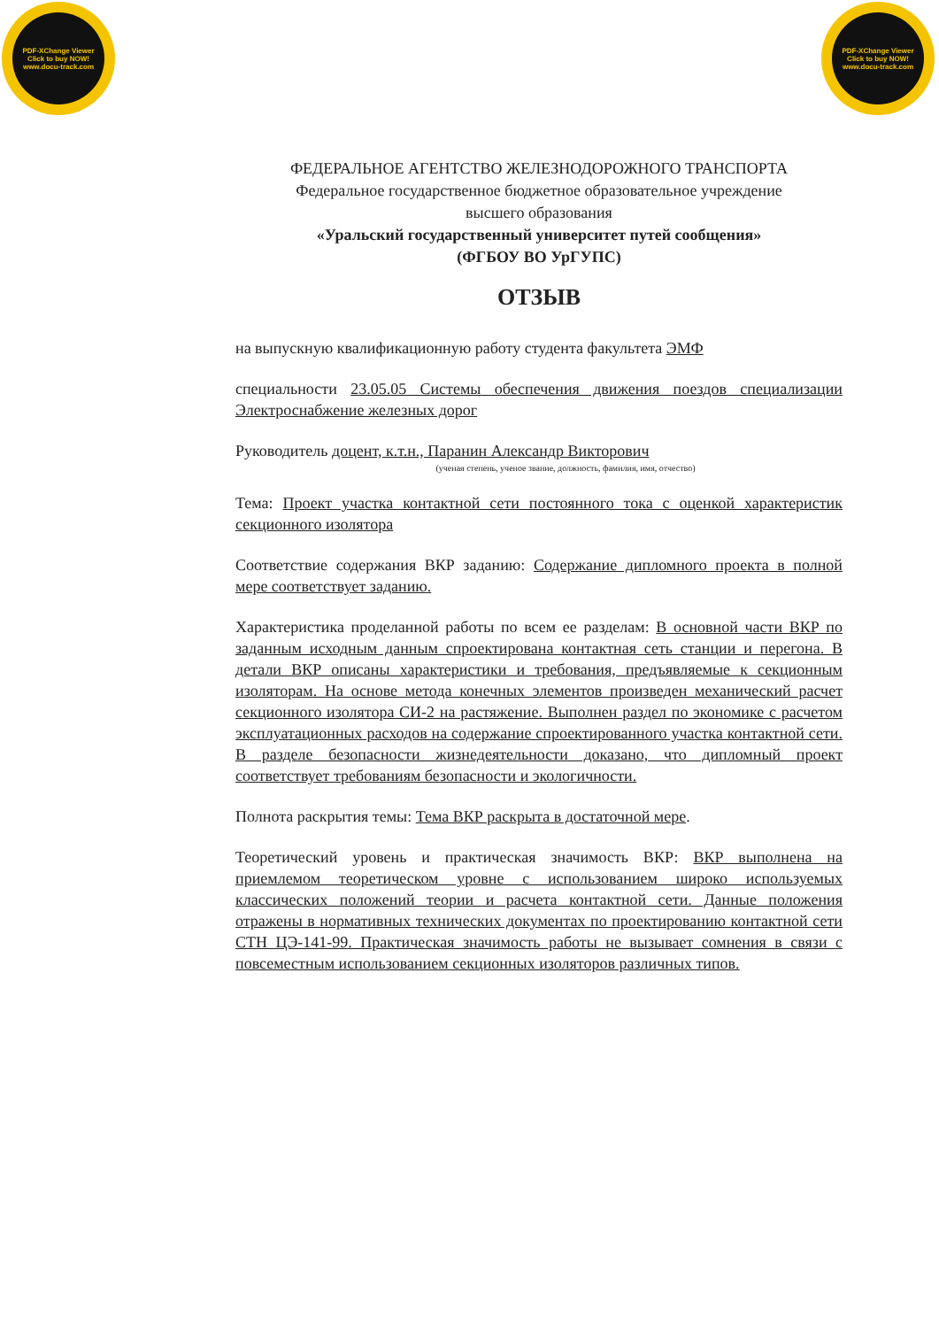PDF-XChange Viewer
Click to buy NOW!
www.docu-track.com
PDF-XChange Viewer
Click to buy NOW!
www.docu-track.com
ФЕДЕРАЛЬНОЕ АГЕНТСТВО ЖЕЛЕЗНОДОРОЖНОГО ТРАНСПОРТА
Федеральное государственное бюджетное образовательное учреждение
высшего образования
«Уральский государственный университет путей сообщения»
(ФГБОУ ВО УрГУПС)
ОТЗЫВ
на выпускную квалификационную работу студента факультета ЭМФ
специальности 23.05.05 Системы обеспечения движения поездов специализации Электроснабжение железных дорог
Руководитель доцент, к.т.н., Паранин Александр Викторович
(ученая степень, ученое звание, должность, фамилия, имя, отчество)
Тема: Проект участка контактной сети постоянного тока с оценкой характеристик секционного изолятора
Соответствие содержания ВКР заданию: Содержание дипломного проекта в полной мере соответствует заданию.
Характеристика проделанной работы по всем ее разделам: В основной части ВКР по заданным исходным данным спроектирована контактная сеть станции и перегона. В детали ВКР описаны характеристики и требования, предъявляемые к секционным изоляторам. На основе метода конечных элементов произведен механический расчет секционного изолятора СИ-2 на растяжение. Выполнен раздел по экономике с расчетом эксплуатационных расходов на содержание спроектированного участка контактной сети. В разделе безопасности жизнедеятельности доказано, что дипломный проект соответствует требованиям безопасности и экологичности.
Полнота раскрытия темы: Тема ВКР раскрыта в достаточной мере.
Теоретический уровень и практическая значимость ВКР: ВКР выполнена на приемлемом теоретическом уровне с использованием широко используемых классических положений теории и расчета контактной сети. Данные положения отражены в нормативных технических документах по проектированию контактной сети СТН ЦЭ-141-99. Практическая значимость работы не вызывает сомнения в связи с повсеместным использованием секционных изоляторов различных типов.